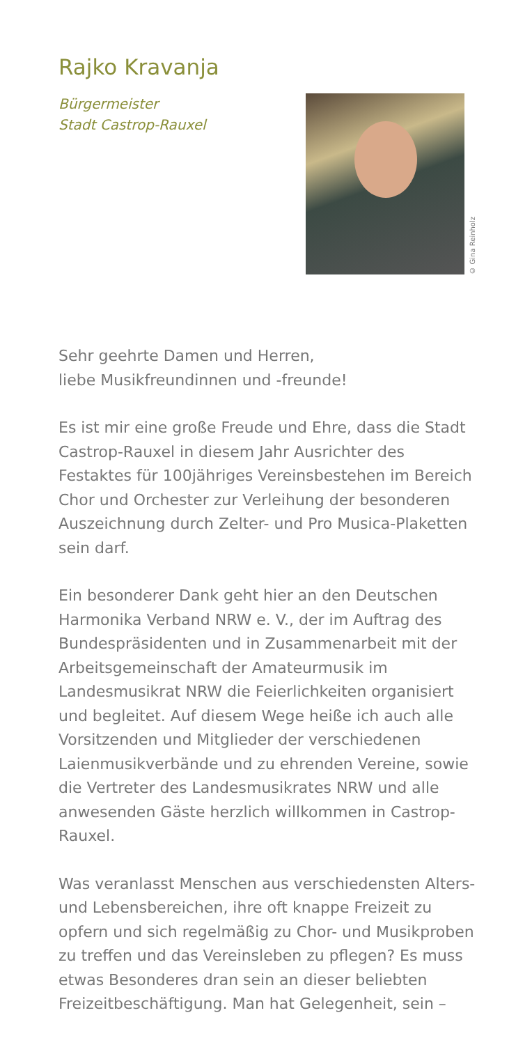Rajko Kravanja
Bürgermeister
Stadt Castrop-Rauxel
© Gina Reinholz
Sehr geehrte Damen und Herren,
liebe Musikfreundinnen und -freunde!
Es ist mir eine große Freude und Ehre, dass die Stadt Castrop-Rauxel in diesem Jahr Ausrichter des Festaktes für 100jähriges Vereinsbestehen im Bereich Chor und Orchester zur Verleihung der besonderen Auszeichnung durch Zelter- und Pro Musica-Plaketten sein darf.
Ein besonderer Dank geht hier an den Deutschen Harmonika Verband NRW e. V., der im Auftrag des Bundespräsidenten und in Zusammenarbeit mit der Arbeitsgemeinschaft der Amateurmusik im Landesmusikrat NRW die Feierlichkeiten organisiert und begleitet. Auf diesem Wege heiße ich auch alle Vorsitzenden und Mitglieder der verschiedenen Laienmusikverbände und zu ehrenden Vereine, sowie die Vertreter des Landesmusikrates NRW und alle anwesenden Gäste herzlich willkommen in Castrop-Rauxel.
Was veranlasst Menschen aus verschiedensten Alters- und Lebensbereichen, ihre oft knappe Freizeit zu opfern und sich regelmäßig zu Chor- und Musikproben zu treffen und das Vereinsleben zu pflegen? Es muss etwas Besonderes dran sein an dieser beliebten Freizeitbeschäftigung. Man hat Gelegenheit, sein –